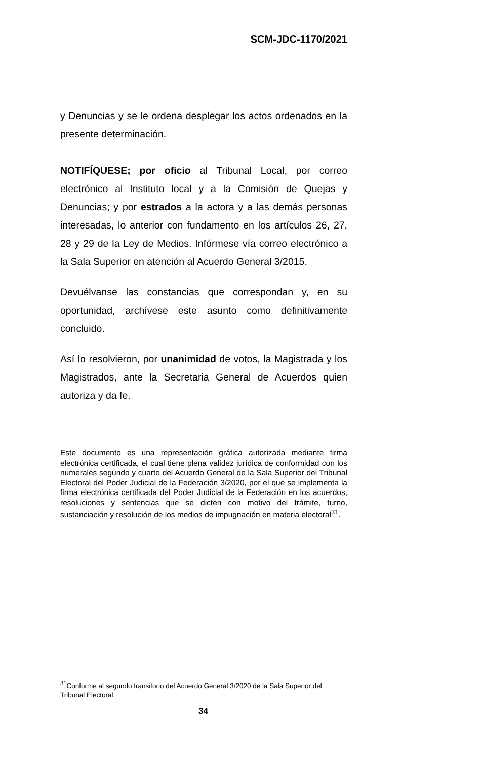SCM-JDC-1170/2021
y Denuncias y se le ordena desplegar los actos ordenados en la presente determinación.
NOTIFÍQUESE; por oficio al Tribunal Local, por correo electrónico al Instituto local y a la Comisión de Quejas y Denuncias; y por estrados a la actora y a las demás personas interesadas, lo anterior con fundamento en los artículos 26, 27, 28 y 29 de la Ley de Medios. Infórmese vía correo electrónico a la Sala Superior en atención al Acuerdo General 3/2015.
Devuélvanse las constancias que correspondan y, en su oportunidad, archívese este asunto como definitivamente concluido.
Así lo resolvieron, por unanimidad de votos, la Magistrada y los Magistrados, ante la Secretaria General de Acuerdos quien autoriza y da fe.
Este documento es una representación gráfica autorizada mediante firma electrónica certificada, el cual tiene plena validez jurídica de conformidad con los numerales segundo y cuarto del Acuerdo General de la Sala Superior del Tribunal Electoral del Poder Judicial de la Federación 3/2020, por el que se implementa la firma electrónica certificada del Poder Judicial de la Federación en los acuerdos, resoluciones y sentencias que se dicten con motivo del trámite, turno, sustanciación y resolución de los medios de impugnación en materia electoral<sup>31</sup>.
<sup>31</sup> Conforme al segundo transitorio del Acuerdo General 3/2020 de la Sala Superior del Tribunal Electoral.
34